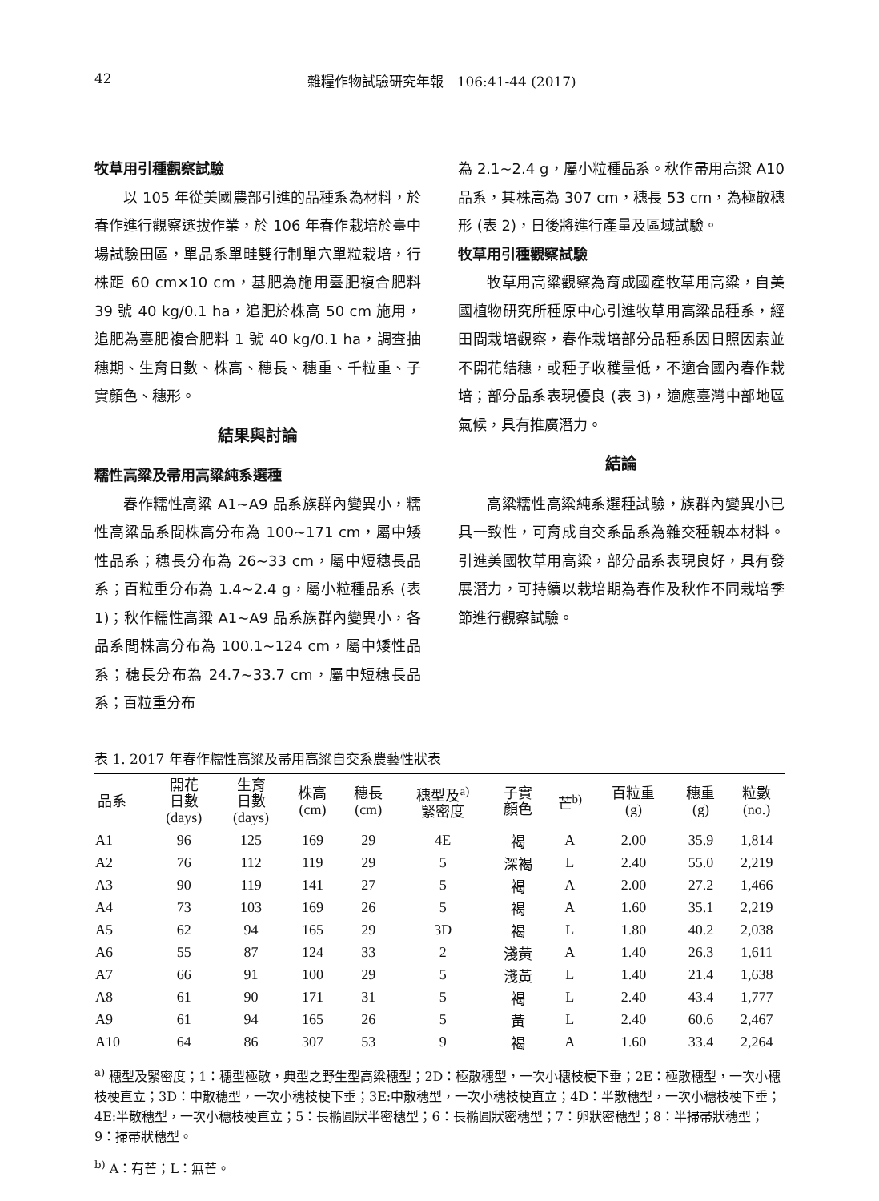42 雜糧作物試驗研究年報　106:41-44 (2017)
牧草用引種觀察試驗
以 105 年從美國農部引進的品種系為材料，於春作進行觀察選拔作業，於 106 年春作栽培於臺中場試驗田區，單品系單畦雙行制單穴單粒栽培，行株距 60 cm×10 cm，基肥為施用臺肥複合肥料 39 號 40 kg/0.1 ha，追肥於株高 50 cm 施用，追肥為臺肥複合肥料 1 號 40 kg/0.1 ha，調查抽穗期、生育日數、株高、穗長、穗重、千粒重、子實顏色、穗形。
結果與討論
糯性高粱及帚用高粱純系選種
春作糯性高粱 A1~A9 品系族群內變異小，糯性高粱品系間株高分布為 100~171 cm，屬中矮性品系；穗長分布為 26~33 cm，屬中短穗長品系；百粒重分布為 1.4~2.4 g，屬小粒種品系 (表 1)；秋作糯性高粱 A1~A9 品系族群內變異小，各品系間株高分布為 100.1~124 cm，屬中矮性品系；穗長分布為 24.7~33.7 cm，屬中短穗長品系；百粒重分布
為 2.1~2.4 g，屬小粒種品系。秋作帚用高粱 A10 品系，其株高為 307 cm，穗長 53 cm，為極散穗形 (表 2)，日後將進行產量及區域試驗。
牧草用引種觀察試驗
牧草用高粱觀察為育成國產牧草用高粱，自美國植物研究所種原中心引進牧草用高粱品種系，經田間栽培觀察，春作栽培部分品種系因日照因素並不開花結穗，或種子收穫量低，不適合國內春作栽培；部分品系表現優良 (表 3)，適應臺灣中部地區氣候，具有推廣潛力。
結論
高粱糯性高粱純系選種試驗，族群內變異小已具一致性，可育成自交系品系為雜交種親本材料。引進美國牧草用高粱，部分品系表現良好，具有發展潛力，可持續以栽培期為春作及秋作不同栽培季節進行觀察試驗。
表 1. 2017 年春作糯性高粱及帚用高粱自交系農藝性狀表
| 品系 | 開花 日數 (days) | 生育 日數 (days) | 株高 (cm) | 穗長 (cm) | 穗型及<sup>a)</sup> 緊密度 | 子實 顏色 | 芒<sup>b)</sup> | 百粒重 (g) | 穗重 (g) | 粒數 (no.) |
| --- | --- | --- | --- | --- | --- | --- | --- | --- | --- | --- |
| A1 | 96 | 125 | 169 | 29 | 4E | 褐 | A | 2.00 | 35.9 | 1,814 |
| A2 | 76 | 112 | 119 | 29 | 5 | 深褐 | L | 2.40 | 55.0 | 2,219 |
| A3 | 90 | 119 | 141 | 27 | 5 | 褐 | A | 2.00 | 27.2 | 1,466 |
| A4 | 73 | 103 | 169 | 26 | 5 | 褐 | A | 1.60 | 35.1 | 2,219 |
| A5 | 62 | 94 | 165 | 29 | 3D | 褐 | L | 1.80 | 40.2 | 2,038 |
| A6 | 55 | 87 | 124 | 33 | 2 | 淺黃 | A | 1.40 | 26.3 | 1,611 |
| A7 | 66 | 91 | 100 | 29 | 5 | 淺黃 | L | 1.40 | 21.4 | 1,638 |
| A8 | 61 | 90 | 171 | 31 | 5 | 褐 | L | 2.40 | 43.4 | 1,777 |
| A9 | 61 | 94 | 165 | 26 | 5 | 黃 | L | 2.40 | 60.6 | 2,467 |
| A10 | 64 | 86 | 307 | 53 | 9 | 褐 | A | 1.60 | 33.4 | 2,264 |
<sup>a)</sup> 穗型及緊密度；1：穗型極散，典型之野生型高粱穗型；2D：極散穗型，一次小穗枝梗下垂；2E：極散穗型，一次小穗枝梗直立；3D：中散穗型，一次小穗枝梗下垂；3E:中散穗型，一次小穗枝梗直立；4D：半散穗型，一次小穗枝梗下垂；4E:半散穗型，一次小穗枝梗直立；5：長橢圓狀半密穗型；6：長橢圓狀密穗型；7：卵狀密穗型；8：半掃帚狀穗型；9：掃帚狀穗型。
<sup>b)</sup> A：有芒；L：無芒。